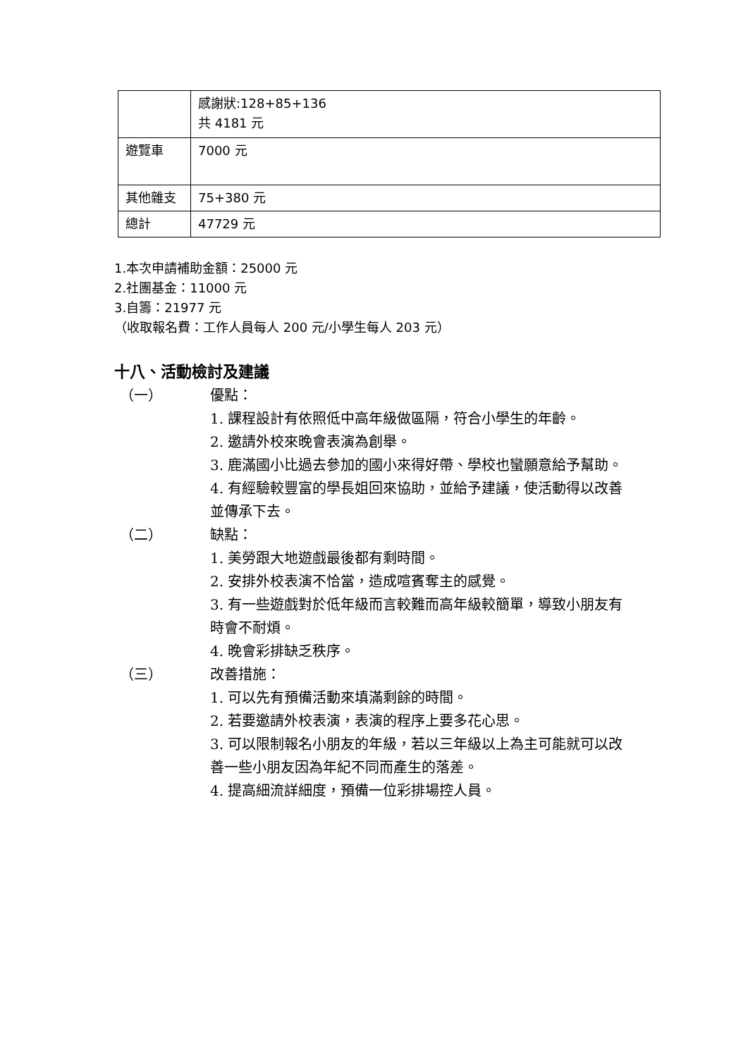| | 感謝狀:128+85+136 共 4181 元 |
| 遊覽車 | 7000 元 |
| 其他雜支 | 75+380 元 |
| 總計 | 47729 元 |
1.本次申請補助金額：25000 元
2.社團基金：11000 元
3.自籌：21977 元
（收取報名費：工作人員每人 200 元/小學生每人 203 元）
十八、活動檢討及建議
（一） 優點：
1. 課程設計有依照低中高年級做區隔，符合小學生的年齡。
2. 邀請外校來晚會表演為創舉。
3. 鹿滿國小比過去參加的國小來得好帶、學校也蠻願意給予幫助。
4. 有經驗較豐富的學長姐回來協助，並給予建議，使活動得以改善並傳承下去。
（二） 缺點：
1. 美勞跟大地遊戲最後都有剩時間。
2. 安排外校表演不恰當，造成喧賓奪主的感覺。
3. 有一些遊戲對於低年級而言較難而高年級較簡單，導致小朋友有時會不耐煩。
4. 晚會彩排缺乏秩序。
（三） 改善措施：
1. 可以先有預備活動來填滿剩餘的時間。
2. 若要邀請外校表演，表演的程序上要多花心思。
3. 可以限制報名小朋友的年級，若以三年級以上為主可能就可以改善一些小朋友因為年紀不同而產生的落差。
4. 提高細流詳細度，預備一位彩排場控人員。